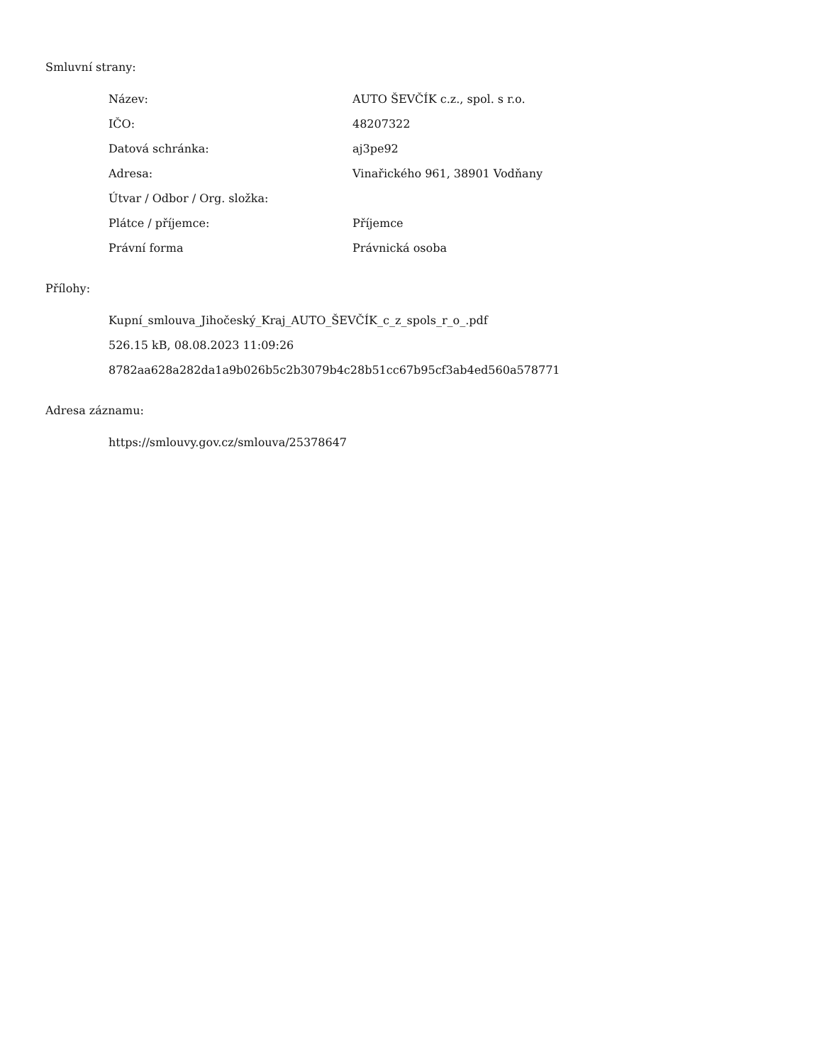Smluvní strany:
| Název: | AUTO ŠEVČÍK c.z., spol. s r.o. |
| IČO: | 48207322 |
| Datová schránka: | aj3pe92 |
| Adresa: | Vinařického 961, 38901 Vodňany |
| Útvar / Odbor / Org. složka: | |
| Plátce / příjemce: | Příjemce |
| Právní forma | Právnická osoba |
Přílohy:
Kupní_smlouva_Jihočeský_Kraj_AUTO_ŠEVČÍK_c_z_spols_r_o_.pdf
526.15 kB, 08.08.2023 11:09:26
8782aa628a282da1a9b026b5c2b3079b4c28b51cc67b95cf3ab4ed560a578771
Adresa záznamu:
https://smlouvy.gov.cz/smlouva/25378647